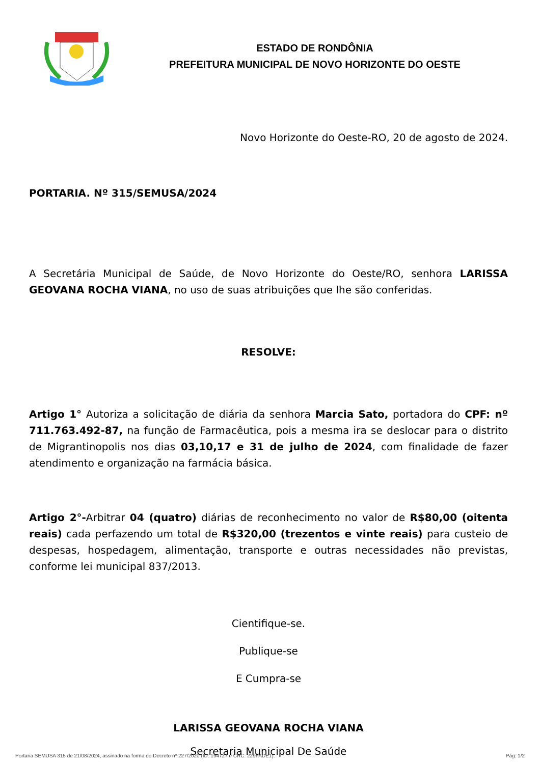ESTADO DE RONDÔNIA
PREFEITURA MUNICIPAL DE NOVO HORIZONTE DO OESTE
Novo Horizonte do Oeste-RO, 20 de agosto de 2024.
PORTARIA. Nº 315/SEMUSA/2024
A Secretária Municipal de Saúde, de Novo Horizonte do Oeste/RO, senhora LARISSA GEOVANA ROCHA VIANA, no uso de suas atribuições que lhe são conferidas.
RESOLVE:
Artigo 1° Autoriza a solicitação de diária da senhora Marcia Sato, portadora do CPF: nº 711.763.492-87, na função de Farmacêutica, pois a mesma ira se deslocar para o distrito de Migrantinopolis nos dias 03,10,17 e 31 de julho de 2024, com finalidade de fazer atendimento e organização na farmácia básica.
Artigo 2°-Arbitrar 04 (quatro) diárias de reconhecimento no valor de R$80,00 (oitenta reais) cada perfazendo um total de R$320,00 (trezentos e vinte reais) para custeio de despesas, hospedagem, alimentação, transporte e outras necessidades não previstas, conforme lei municipal 837/2013.
Cientifique-se.
Publique-se
E Cumpra-se
LARISSA GEOVANA ROCHA VIANA
Secretaria Municipal De Saúde
Portaria SEMUSA 315 de 21/08/2024, assinado na forma do Decreto nº 227/2020 (ID: 194727 e CRC: 229FADE1). Pág: 1/2